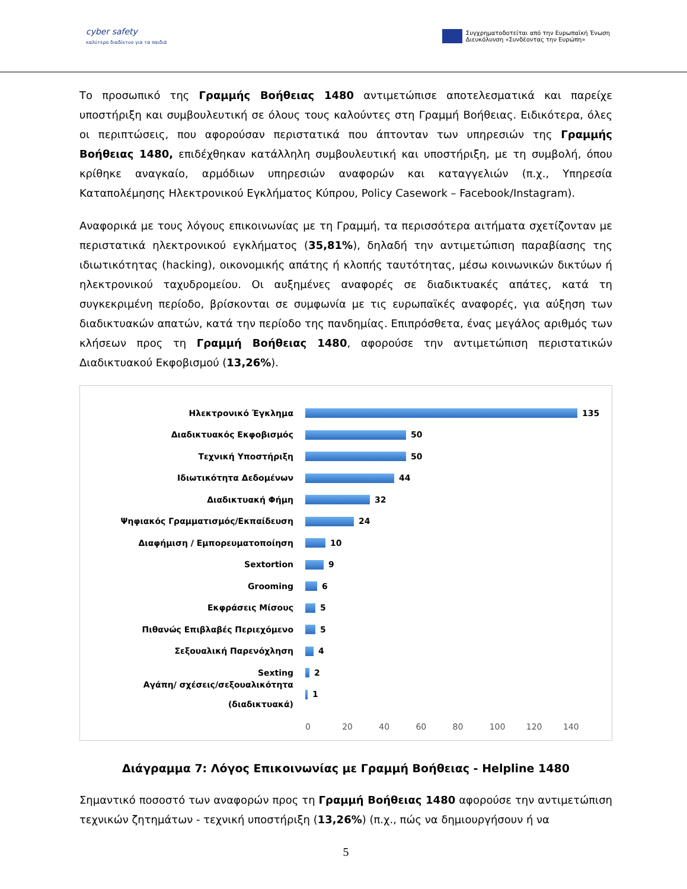cyber safety
καλύτερο διαδίκτυο για τα παιδιά
Συγχρηματοδοτείται από την Ευρωπαϊκή Ένωση
Διευκόλυνση «Συνδέοντας την Ευρώπη»
Το προσωπικό της Γραμμής Βοήθειας 1480 αντιμετώπισε αποτελεσματικά και παρείχε υποστήριξη και συμβουλευτική σε όλους τους καλούντες στη Γραμμή Βοήθειας. Ειδικότερα, όλες οι περιπτώσεις, που αφορούσαν περιστατικά που άπτονταν των υπηρεσιών της Γραμμής Βοήθειας 1480, επιδέχθηκαν κατάλληλη συμβουλευτική και υποστήριξη, με τη συμβολή, όπου κρίθηκε αναγκαίο, αρμόδιων υπηρεσιών αναφορών και καταγγελιών (π.χ., Υπηρεσία Καταπολέμησης Ηλεκτρονικού Εγκλήματος Κύπρου, Policy Casework – Facebook/Instagram).
Αναφορικά με τους λόγους επικοινωνίας με τη Γραμμή, τα περισσότερα αιτήματα σχετίζονταν με περιστατικά ηλεκτρονικού εγκλήματος (35,81%), δηλαδή την αντιμετώπιση παραβίασης της ιδιωτικότητας (hacking), οικονομικής απάτης ή κλοπής ταυτότητας, μέσω κοινωνικών δικτύων ή ηλεκτρονικού ταχυδρομείου. Οι αυξημένες αναφορές σε διαδικτυακές απάτες, κατά τη συγκεκριμένη περίοδο, βρίσκονται σε συμφωνία με τις ευρωπαϊκές αναφορές, για αύξηση των διαδικτυακών απατών, κατά την περίοδο της πανδημίας. Επιπρόσθετα, ένας μεγάλος αριθμός των κλήσεων προς τη Γραμμή Βοήθειας 1480, αφορούσε την αντιμετώπιση περιστατικών Διαδικτυακού Εκφοβισμού (13,26%).
Ηλεκτρονικό Έγκλημα 135
Διαδικτυακός Εκφοβισμός 50
Τεχνική Υποστήριξη 50
Ιδιωτικότητα Δεδομένων 44
Διαδικτυακή Φήμη 32
Ψηφιακός Γραμματισμός/Εκπαίδευση 24
Διαφήμιση / Εμπορευματοποίηση 10
Sextortion 9
Grooming 6
Εκφράσεις Μίσους 5
Πιθανώς Επιβλαβές Περιεχόμενο 5
Σεξουαλική Παρενόχληση 4
Sexting 2
Αγάπη/ σχέσεις/σεξουαλικότητα (διαδικτυακά)
1
0 20 40 60 80 100 120 140
Διάγραμμα 7: Λόγος Επικοινωνίας με Γραμμή Βοήθειας - Helpline 1480
Σημαντικό ποσοστό των αναφορών προς τη Γραμμή Βοήθειας 1480 αφορούσε την αντιμετώπιση τεχνικών ζητημάτων - τεχνική υποστήριξη (13,26%) (π.χ., πώς να δημιουργήσουν ή να
5